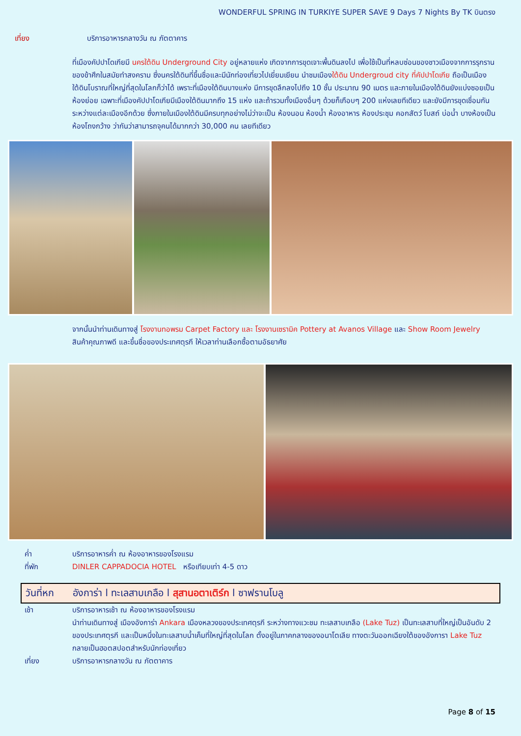WONDERFUL SPRING IN TURKIYE SUPER SAVE 9 Days 7 Nights By TK บินตรง
เที่ยง บริการอาหารกลางวัน ณ ภัตตาคาร
ที่เมืองคัปปาโดเกียมี นครใต้ดิน Underground City อยู่หลายแห่ง เกิดจากการขุดเจาะพื้นดินลงไป เพื่อใช้เป็นที่หลบซ่อนของชาวเมืองจากการรุกรานของข้าศึกในสมัยทำสงคราม ซึ่งนครใต้ดินที่ขึ้นชื่อและมีนักท่องเที่ยวไปเยี่ยมเยียน นำชมเมืองใต้ดิน Undergroud city ที่คัปปาโดเกีย ถือเป็นเมืองใต้ดินโบราณที่ใหญ่ที่สุดในโลกก็ว่าได้ เพราะที่เมืองใต้ดินบางแห่ง มีการขุดลึกลงไปถึง 10 ชั้น ประมาณ 90 เมตร และภายในเมืองใต้ดินยังแบ่งซอยเป็นห้องย่อย เฉพาะที่เมืองคัปปาโดเกียมีเมืองใต้ดินมากถึง 15 แห่ง และถ้ารวมทั้งเมืองอื่นๆ ด้วยก็เกือบๆ 200 แห่งเลยทีเดียว และยังมีการขุดเชื่อมกันระหว่างแต่ละเมืองอีกด้วย ซึ่งภายในเมืองใต้ดินมีครบทุกอย่างไม่ว่าจะเป็น ห้องนอน ห้องน้ำ ห้องอาหาร ห้องประชุม คอกสัตว์ โบสถ์ บ่อน้ำ บางห้องเป็นห้องโถงกว้าง ว่ากันว่าสามารถจุคนได้มากกว่า 30,000 คน เลยทีเดียว
จากนั้นนำท่านเดินทางสู่ โรงงานทอพรม Carpet Factory และ โรงงานเซรามิค Pottery at Avanos Village และ Show Room Jewelry สินค้าคุณภาพดี และขึ้นชื่อของประเทศตุรกี ให้เวลาท่านเลือกซื้อตามอัธยาศัย
ค่ำ บริการอาหารค่ำ ณ ห้องอาหารของโรงแรม
ที่พัก DINLER CAPPADOCIA HOTEL หรือเทียบเท่า 4-5 ดาว
วันที่หก อังการ่า l ทะเลสาบเกลือ l สุสานอตาเติร์ก l ซาฟรานโบลู
เช้า บริการอาหารเช้า ณ ห้องอาหารของโรงแรม
นำท่านเดินทางสู่ เมืองอังการ่า Ankara เมืองหลวงของประเทศตุรกี ระหว่างทางแวะชม ทะเลสาบเกลือ (Lake Tuz) เป็นทะเลสาบที่ใหญ่เป็นอันดับ 2 ของประเทศตุรกี และเป็นหนึ่งในทะเลสาบน้ำเค็มที่ใหญ่ที่สุดในโลก ตั้งอยู่ในภาคกลางของอนาโตเลีย ทางตะวันออกเฉียงใต้ของอังการา Lake Tuz กลายเป็นฮอตสปอตสำหรับนักท่องเที่ยว
เที่ยง บริการอาหารกลางวัน ณ ภัตตาคาร
Page 8 of 15